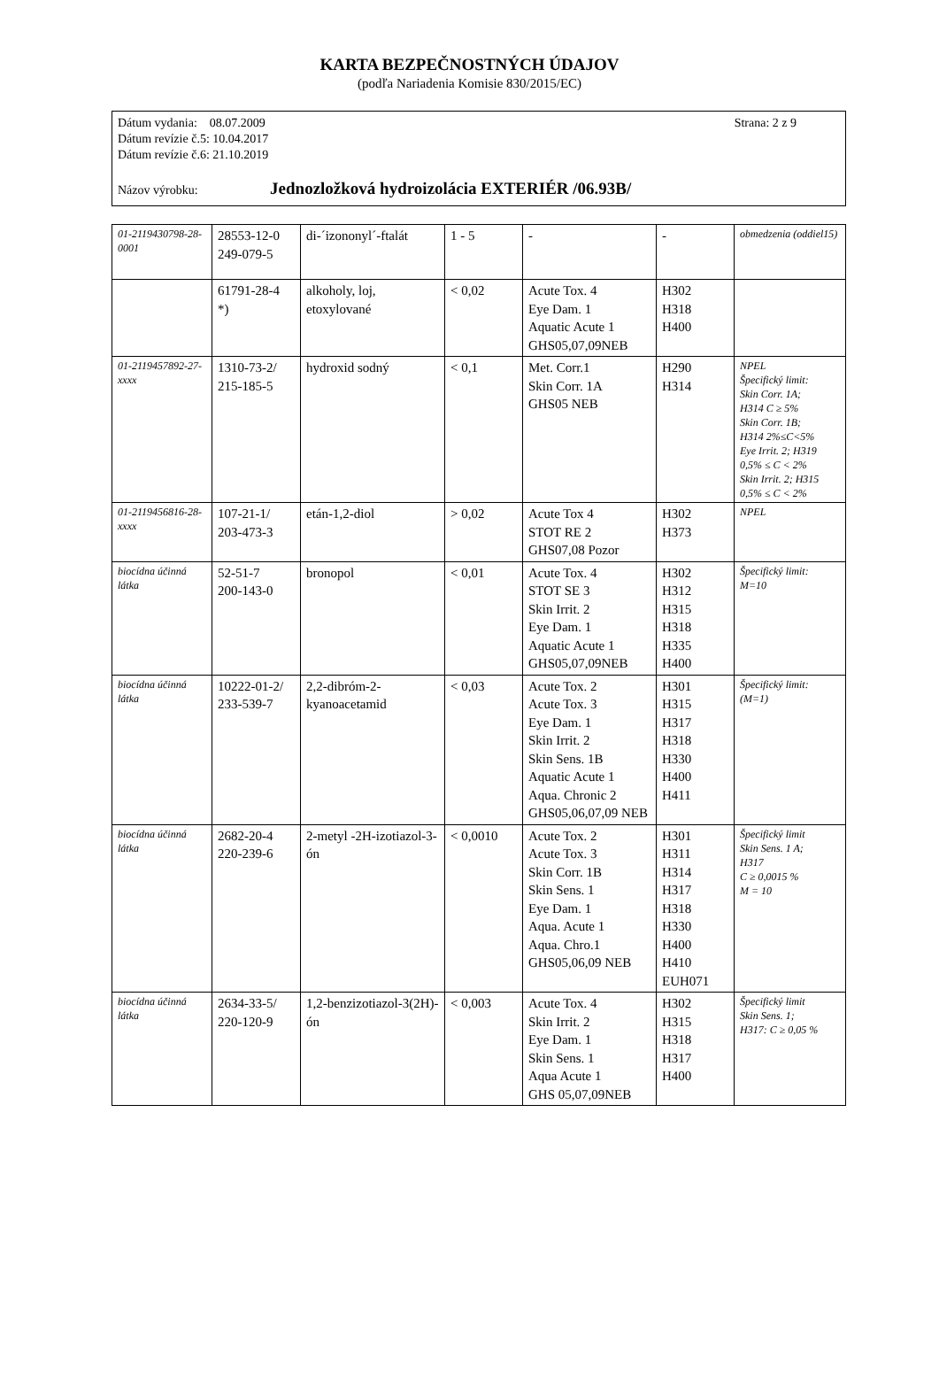KARTA BEZPEČNOSTNÝCH ÚDAJOV
(podľa Nariadenia Komisie 830/2015/EC)
Strana: 2 z 9
Dátum vydania: 08.07.2009
Dátum revízie č.5: 10.04.2017
Dátum revízie č.6: 21.10.2019
Názov výrobku: Jednozložková hydroizolácia EXTERIÉR /06.93B/
| 01-2119430798-28-0001 | 28553-12-0 249-079-5 | di-´izononyl´-ftalát | 1 - 5 | - | - | obmedzenia (oddiel15) |
| | 61791-28-4 *) | alkoholy, loj, etoxylované | < 0,02 | Acute Tox. 4 Eye Dam. 1 Aquatic Acute 1 GHS05,07,09NEB | H302 H318 H400 | |
| 01-2119457892-27-xxxx | 1310-73-2/ 215-185-5 | hydroxid sodný | < 0,1 | Met. Corr.1 Skin Corr. 1A GHS05 NEB | H290 H314 | NPEL Špecifický limit: Skin Corr. 1A; H314 C ≥ 5% Skin Corr. 1B; H314 2%≤C<5% Eye Irrit. 2; H319 0,5% ≤ C < 2% Skin Irrit. 2; H315 0,5% ≤ C < 2% |
| 01-2119456816-28-xxxx | 107-21-1/ 203-473-3 | etán-1,2-diol | > 0,02 | Acute Tox 4 STOT RE 2 GHS07,08 Pozor | H302 H373 | NPEL |
| biocídna účinná látka | 52-51-7 200-143-0 | bronopol | < 0,01 | Acute Tox. 4 STOT SE 3 Skin Irrit. 2 Eye Dam. 1 Aquatic Acute 1 GHS05,07,09NEB | H302 H312 H315 H318 H335 H400 | Špecifický limit: M=10 |
| biocídna účinná látka | 10222-01-2/ 233-539-7 | 2,2-dibróm-2-kyanoacetamid | < 0,03 | Acute Tox. 2 Acute Tox. 3 Eye Dam. 1 Skin Irrit. 2 Skin Sens. 1B Aquatic Acute 1 Aqua. Chronic 2 GHS05,06,07,09 NEB | H301 H315 H317 H318 H330 H400 H411 | Špecifický limit: (M=1) |
| biocídna účinná látka | 2682-20-4 220-239-6 | 2-metyl -2H-izotiazol-3-ón | < 0,0010 | Acute Tox. 2 Acute Tox. 3 Skin Corr. 1B Skin Sens. 1 Eye Dam. 1 Aqua. Acute 1 Aqua. Chro.1 GHS05,06,09 NEB | H301 H311 H314 H317 H318 H330 H400 H410 EUH071 | Špecifický limit Skin Sens. 1 A; H317 C ≥ 0,0015 % M = 10 |
| biocídna účinná látka | 2634-33-5/ 220-120-9 | 1,2-benzizotiazol-3(2H)-ón | < 0,003 | Acute Tox. 4 Skin Irrit. 2 Eye Dam. 1 Skin Sens. 1 Aqua Acute 1 GHS 05,07,09NEB | H302 H315 H318 H317 H400 | Špecifický limit Skin Sens. 1; H317: C ≥ 0,05 % |